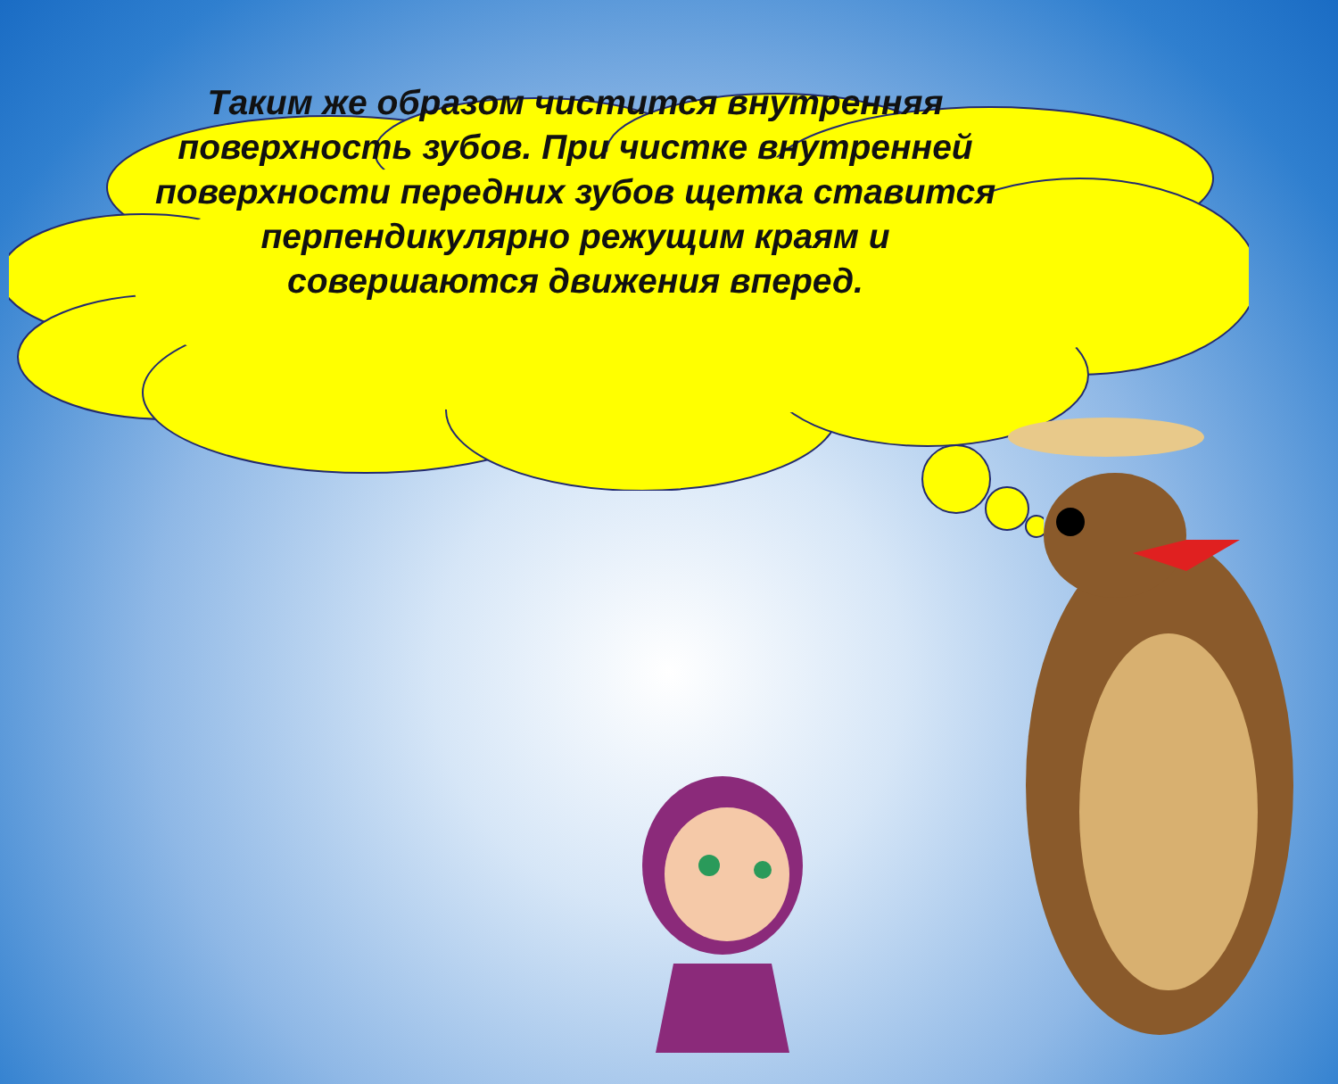Таким же образом чистится внутренняя поверхность зубов. При чистке внутренней поверхности передних зубов щетка ставится перпендикулярно режущим краям и совершаются движения вперед.